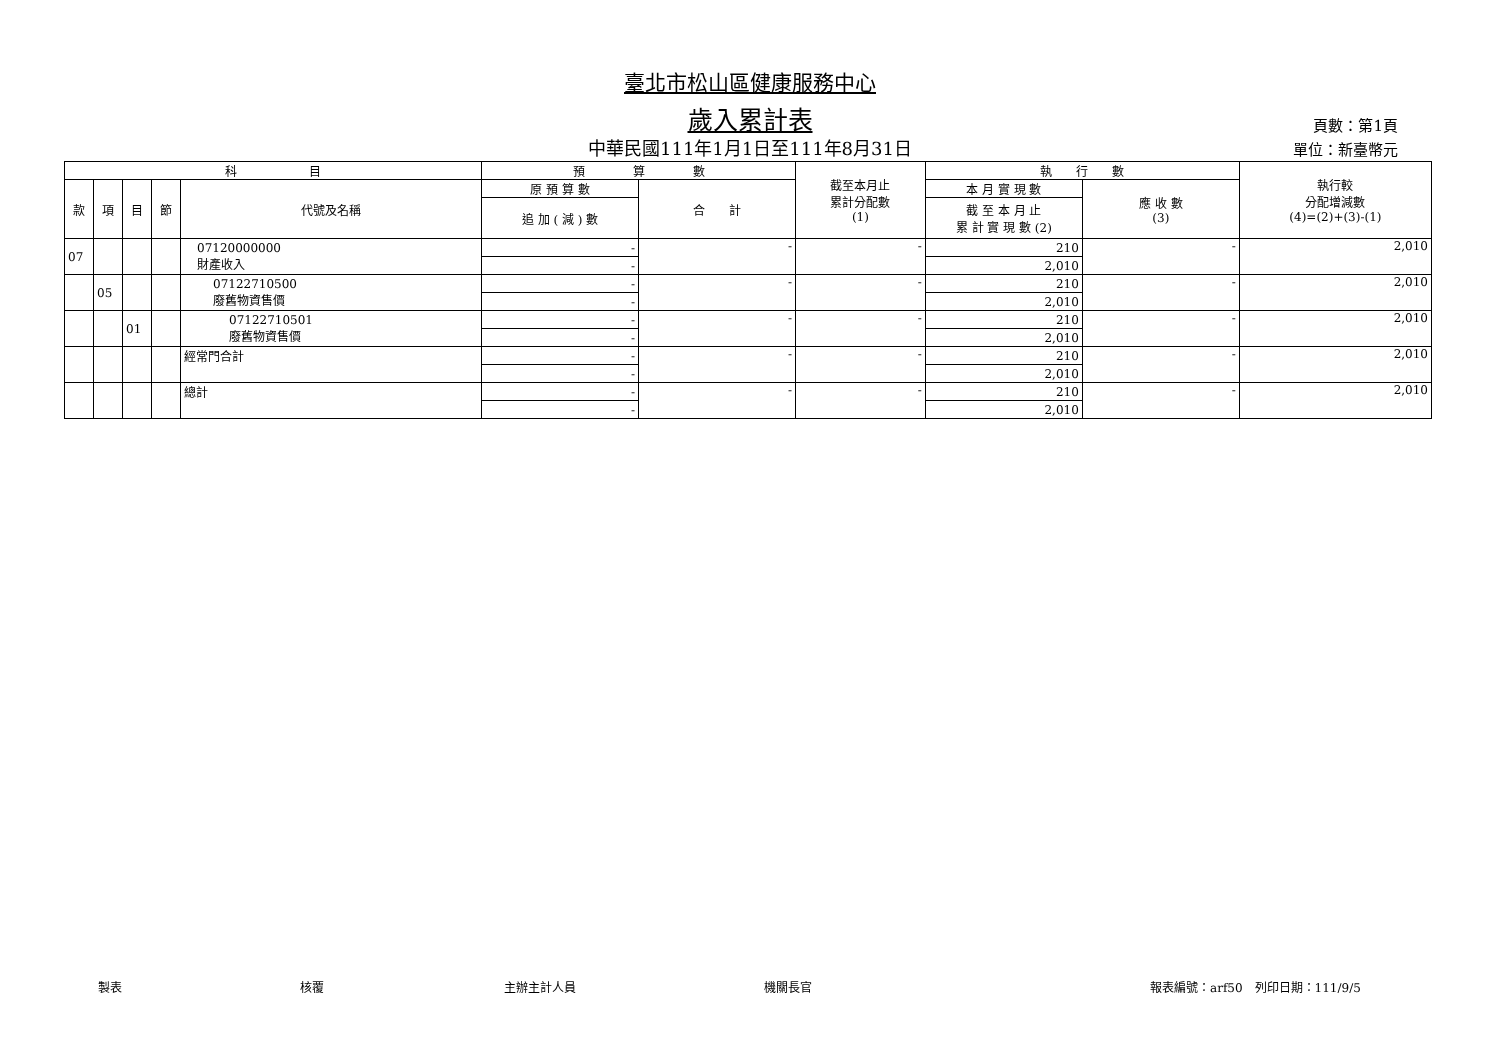臺北市松山區健康服務中心
歲入累計表
中華民國111年1月1日至111年8月31日
頁數：第1頁
單位：新臺幣元
| 科 目 | | | | | 預 算 數 | | 截至本月止 累計分配數 (1) | 執 行 數 | | 執行較 分配增減數 (4)=(2)+(3)-(1) |
| --- | --- | --- | --- | --- | --- | --- | --- | --- | --- | --- |
| 款 | 項 | 目 | 節 | 代號及名稱 | 原 預 算 數 | 合 計 | | 本 月 實 現 數 | 應 收 數 (3) | |
| | | | | | 追 加 ( 減 ) 數 | | | 截 至 本 月 止 累 計 實 現 數 (2) | | |
| 07 | | | | 07120000000 財產收入 | - | - | - | 210 | - | 2,010 |
| | | | | | - | | | 2,010 | | |
| | 05 | | | 07122710500 廢舊物資售價 | - | - | - | 210 | - | 2,010 |
| | | | | | - | | | 2,010 | | |
| | | 01 | | 07122710501 廢舊物資售價 | - | - | - | 210 | - | 2,010 |
| | | | | | - | | | 2,010 | | |
| | | | | 經常門合計 | - | - | - | 210 | - | 2,010 |
| | | | | | - | | | 2,010 | | |
| | | | | 總計 | - | - | - | 210 | - | 2,010 |
| | | | | | - | | | 2,010 | | |
製表 核覆 主辦主計人員 機關長官 報表編號：arf50　列印日期：111/9/5